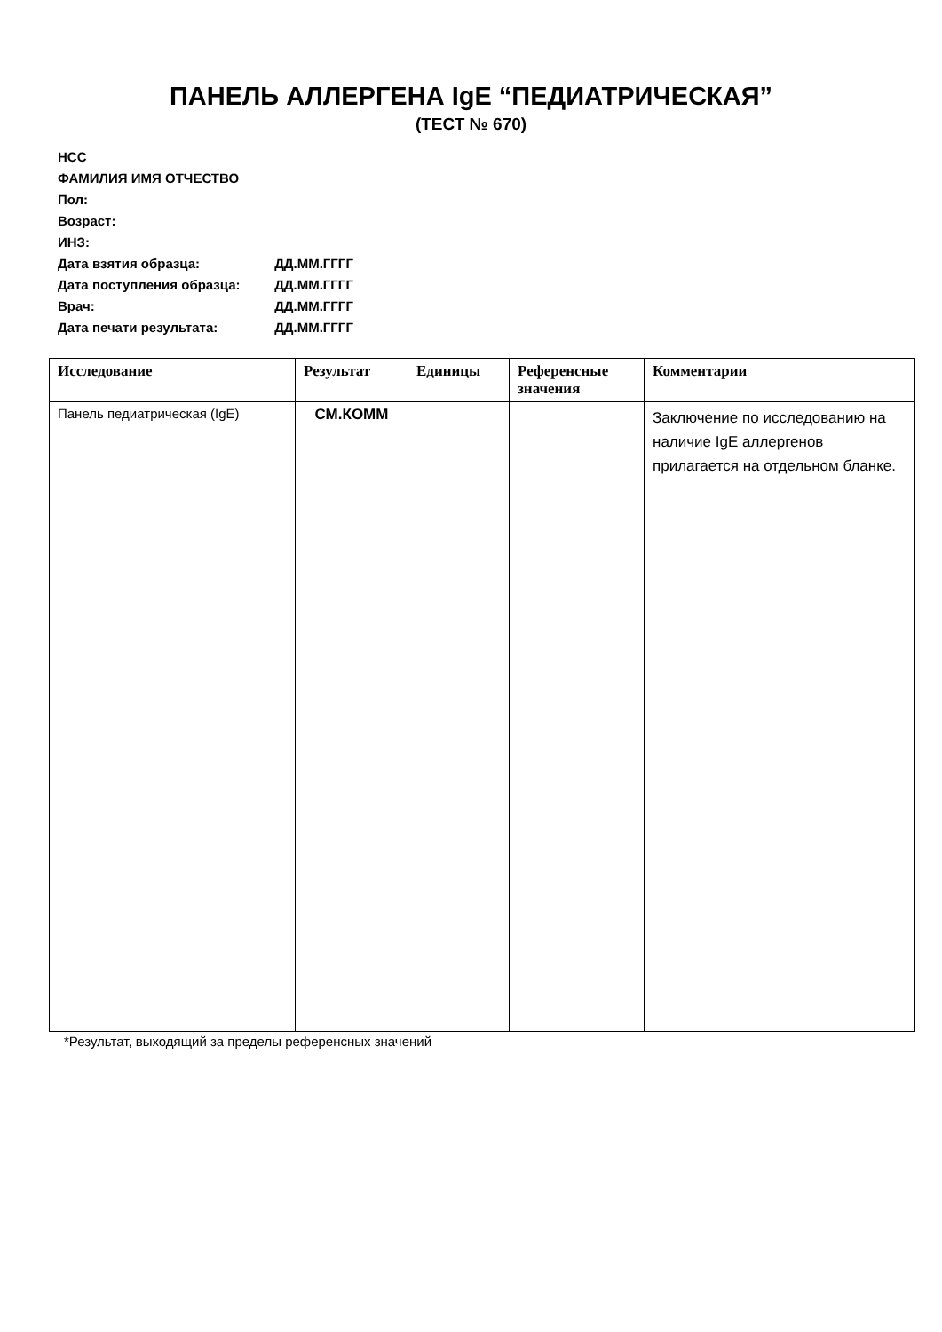ПАНЕЛЬ АЛЛЕРГЕНА IgE “ПЕДИАТРИЧЕСКАЯ”
(ТЕСТ № 670)
НСС
ФАМИЛИЯ ИМЯ ОТЧЕСТВО
Пол:
Возраст:
ИНЗ:
Дата взятия образца: ДД.ММ.ГГГГ
Дата поступления образца: ДД.ММ.ГГГГ
Врач: ДД.ММ.ГГГГ
Дата печати результата: ДД.ММ.ГГГГ
| Исследование | Результат | Единицы | Референсные значения | Комментарии |
| --- | --- | --- | --- | --- |
| Панель педиатрическая (IgE) | СМ.КОММ | | | Заключение по исследованию на наличие IgE аллергенов прилагается на отдельном бланке. |
*Результат, выходящий за пределы референсных значений